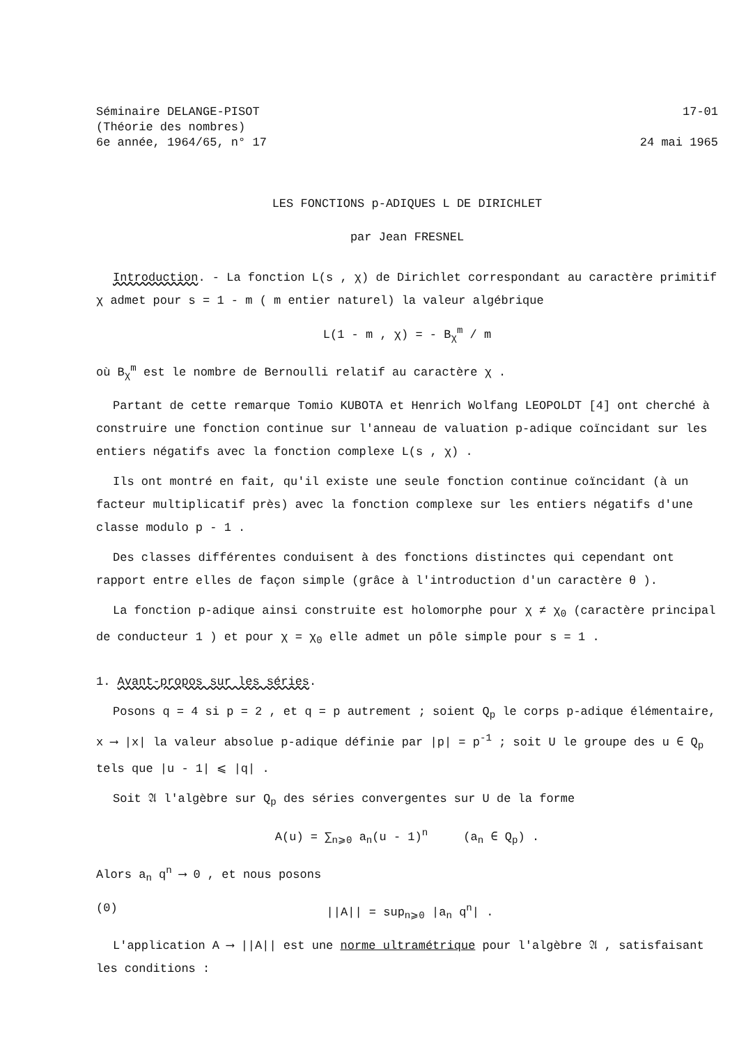Séminaire DELANGE-PISOT
(Théorie des nombres)
6e année, 1964/65, n° 17
17-01
24 mai 1965
LES FONCTIONS p-ADIQUES L DE DIRICHLET
par Jean FRESNEL
Introduction. - La fonction L(s , χ) de Dirichlet correspondant au caractère primitif χ admet pour s = 1 - m ( m entier naturel) la valeur algébrique
L(1 - m , χ) = - B<sub>χ</sub><sup>m</sup> / m
où B<sub>χ</sub><sup>m</sup> est le nombre de Bernoulli relatif au caractère χ .
Partant de cette remarque Tomio KUBOTA et Henrich Wolfang LEOPOLDT [4] ont cherché à construire une fonction continue sur l'anneau de valuation p-adique coïncidant sur les entiers négatifs avec la fonction complexe L(s , χ) .
Ils ont montré en fait, qu'il existe une seule fonction continue coïncidant (à un facteur multiplicatif près) avec la fonction complexe sur les entiers négatifs d'une classe modulo p - 1 .
Des classes différentes conduisent à des fonctions distinctes qui cependant ont rapport entre elles de façon simple (grâce à l'introduction d'un caractère θ ).
La fonction p-adique ainsi construite est holomorphe pour χ ≠ χ<sub>0</sub> (caractère principal de conducteur 1 ) et pour χ = χ<sub>0</sub> elle admet un pôle simple pour s = 1 .
1. Avant-propos sur les séries.
Posons q = 4 si p = 2 , et q = p autrement ; soient Q<sub>p</sub> le corps p-adique élémentaire, x ⟶ |x| la valeur absolue p-adique définie par |p| = p<sup>-1</sup> ; soit U le groupe des u ∈ Q<sub>p</sub> tels que |u - 1| ⩽ |q| .
Soit 𝔄 l'algèbre sur Q<sub>p</sub> des séries convergentes sur U de la forme
A(u) = ∑<sub>n⩾0</sub> a<sub>n</sub>(u - 1)<sup>n</sup> (a<sub>n</sub> ∈ Q<sub>p</sub>) .
Alors a<sub>n</sub> q<sup>n</sup> ⟶ 0 , et nous posons
(0) ||A|| = sup<sub>n⩾0</sub> |a<sub>n</sub> q<sup>n</sup>| .
L'application A ⟶ ||A|| est une norme ultramétrique pour l'algèbre 𝔄 , satisfaisant les conditions :